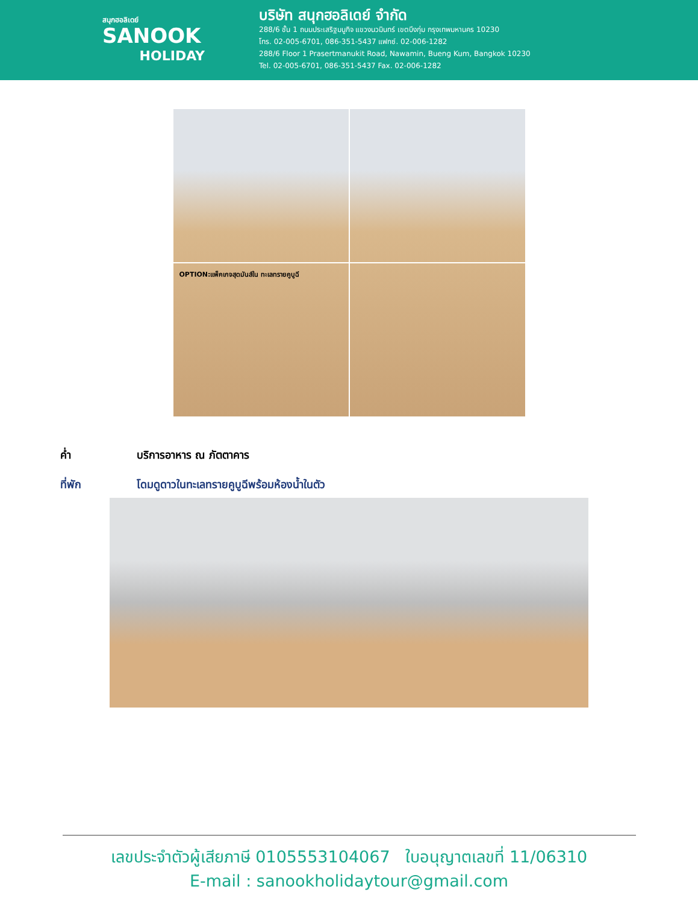สนุกฮอลิเดย์
SANOOK
HOLIDAY
บริษัท สนุกฮอลิเดย์ จำกัด
288/6 ชั้น 1 ถนนประเสริฐมนูกิจ แขวงนวมินทร์ เขตบึงกุ่ม กรุงเทพมหานคร 10230
โทร. 02-005-6701, 086-351-5437 แฟกซ์. 02-006-1282
288/6 Floor 1 Prasertmanukit Road, Nawamin, Bueng Kum, Bangkok 10230
Tel. 02-005-6701, 086-351-5437 Fax. 02-006-1282
OPTION:แพ็คเกจสุดมันส์ใน ทะเลทรายคูบูฉี
ค่ำ บริการอาหาร ณ ภัตตาคาร
ที่พัก โดมดูดาวในทะเลทรายคูบูฉีพร้อมห้องน้ำในตัว
เลขประจำตัวผู้เสียภาษี 0105553104067 ใบอนุญาตเลขที่ 11/06310
E-mail : sanookholidaytour@gmail.com